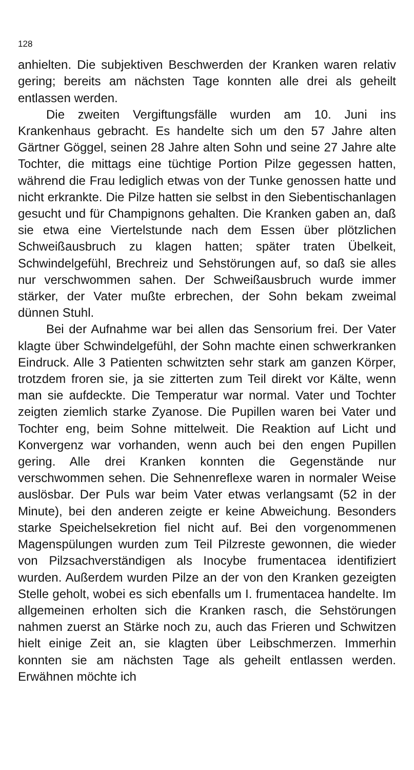128
anhielten. Die subjektiven Beschwerden der Kranken waren relativ gering; bereits am nächsten Tage konnten alle drei als geheilt entlassen werden.
Die zweiten Vergiftungsfälle wurden am 10. Juni ins Krankenhaus gebracht. Es handelte sich um den 57 Jahre alten Gärtner Göggel, seinen 28 Jahre alten Sohn und seine 27 Jahre alte Tochter, die mittags eine tüchtige Portion Pilze gegessen hatten, während die Frau lediglich etwas von der Tunke genossen hatte und nicht erkrankte. Die Pilze hatten sie selbst in den Siebentischanlagen gesucht und für Champignons gehalten. Die Kranken gaben an, daß sie etwa eine Viertelstunde nach dem Essen über plötzlichen Schweißausbruch zu klagen hatten; später traten Übelkeit, Schwindelgefühl, Brechreiz und Sehstörungen auf, so daß sie alles nur verschwommen sahen. Der Schweißausbruch wurde immer stärker, der Vater mußte erbrechen, der Sohn bekam zweimal dünnen Stuhl.
Bei der Aufnahme war bei allen das Sensorium frei. Der Vater klagte über Schwindelgefühl, der Sohn machte einen schwerkranken Eindruck. Alle 3 Patienten schwitzten sehr stark am ganzen Körper, trotzdem froren sie, ja sie zitterten zum Teil direkt vor Kälte, wenn man sie aufdeckte. Die Temperatur war normal. Vater und Tochter zeigten ziemlich starke Zyanose. Die Pupillen waren bei Vater und Tochter eng, beim Sohne mittelweit. Die Reaktion auf Licht und Konvergenz war vorhanden, wenn auch bei den engen Pupillen gering. Alle drei Kranken konnten die Gegenstände nur verschwommen sehen. Die Sehnenreflexe waren in normaler Weise auslösbar. Der Puls war beim Vater etwas verlangsamt (52 in der Minute), bei den anderen zeigte er keine Abweichung. Besonders starke Speichelsekretion fiel nicht auf. Bei den vorgenommenen Magenspülungen wurden zum Teil Pilzreste gewonnen, die wieder von Pilzsachverständigen als Inocybe frumentacea identifiziert wurden. Außerdem wurden Pilze an der von den Kranken gezeigten Stelle geholt, wobei es sich ebenfalls um I. frumentacea handelte. Im allgemeinen erholten sich die Kranken rasch, die Sehstörungen nahmen zuerst an Stärke noch zu, auch das Frieren und Schwitzen hielt einige Zeit an, sie klagten über Leibschmerzen. Immerhin konnten sie am nächsten Tage als geheilt entlassen werden. Erwähnen möchte ich